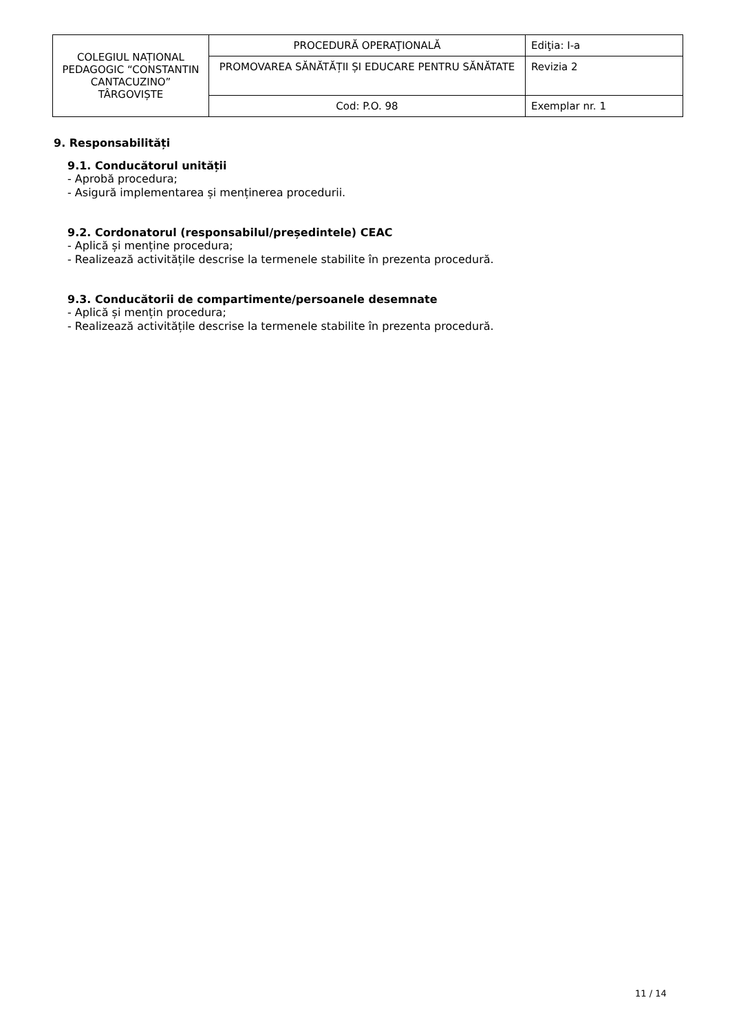| COLEGIUL NAȚIONAL PEDAGOGIC “CONSTANTIN CANTACUZINO” TÂRGOVIȘTE | PROCEDURĂ OPERAŢIONALĂ | Ediţia: I-a |
| | PROMOVAREA SĂNĂTĂȚII ȘI EDUCARE PENTRU SĂNĂTATE | Revizia 2 |
| | Cod: P.O. 98 | Exemplar nr. 1 |
9. Responsabilități
9.1. Conducătorul unității
- Aprobă procedura;
- Asigură implementarea și menținerea procedurii.
9.2. Cordonatorul (responsabilul/președintele) CEAC
- Aplică și menține procedura;
- Realizează activitățile descrise la termenele stabilite în prezenta procedură.
9.3. Conducătorii de compartimente/persoanele desemnate
- Aplică și mențin procedura;
- Realizează activitățile descrise la termenele stabilite în prezenta procedură.
11 / 14